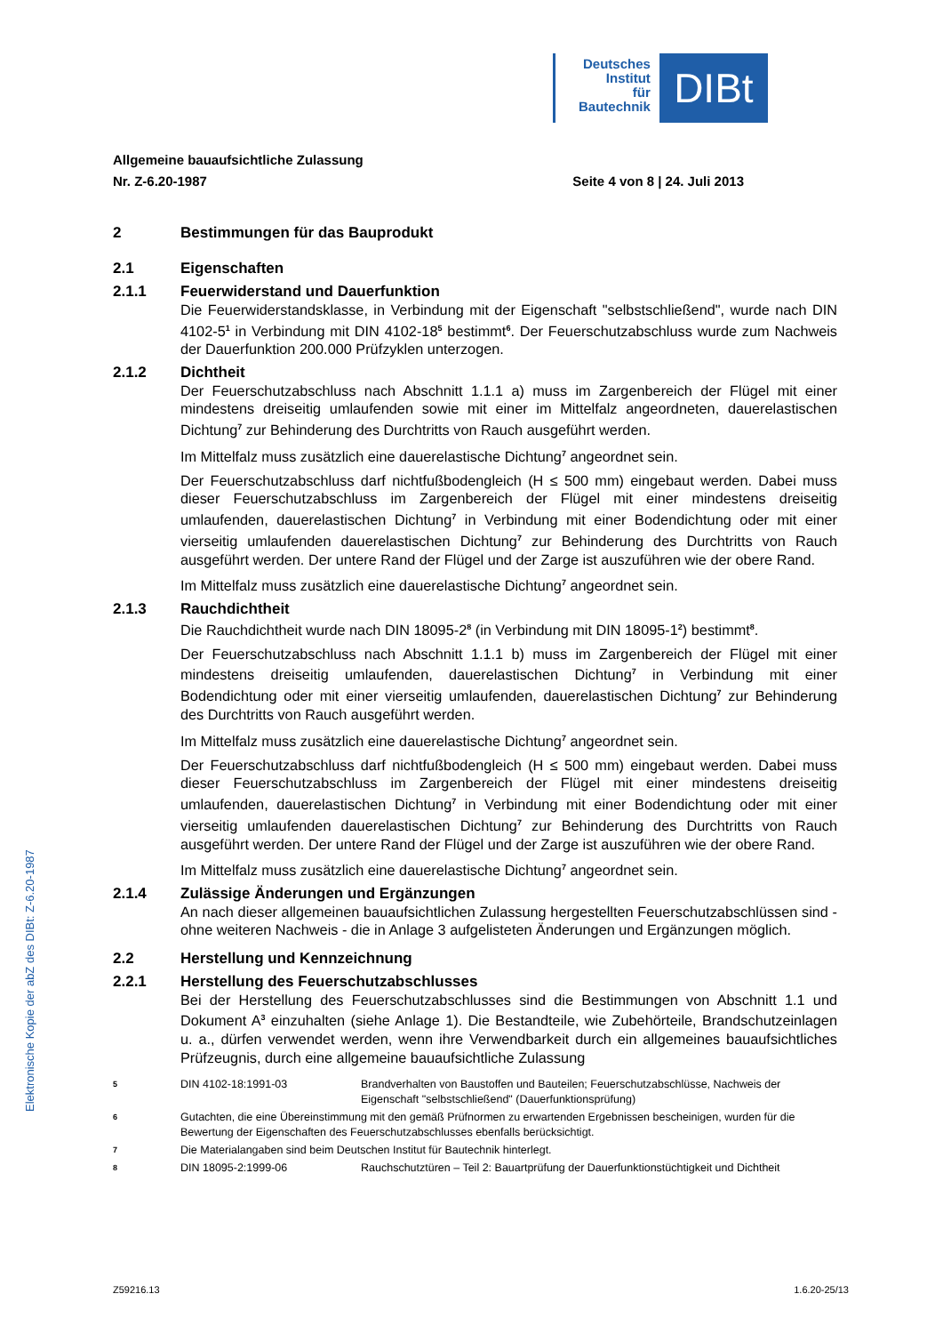Deutsches
Institut
für
Bautechnik
DIBt
Elektronische Kopie der abZ des DIBt: Z-6.20-1987
Allgemeine bauaufsichtliche Zulassung
Nr. Z-6.20-1987 Seite 4 von 8 | 24. Juli 2013
2 Bestimmungen für das Bauprodukt
2.1 Eigenschaften
2.1.1 Feuerwiderstand und Dauerfunktion
Die Feuerwiderstandsklasse, in Verbindung mit der Eigenschaft "selbstschließend", wurde nach DIN 4102-5<sup>1</sup> in Verbindung mit DIN 4102-18<sup>5</sup> bestimmt<sup>6</sup>. Der Feuerschutzabschluss wurde zum Nachweis der Dauerfunktion 200.000 Prüfzyklen unterzogen.
2.1.2 Dichtheit
Der Feuerschutzabschluss nach Abschnitt 1.1.1 a) muss im Zargenbereich der Flügel mit einer mindestens dreiseitig umlaufenden sowie mit einer im Mittelfalz angeordneten, dauerelastischen Dichtung<sup>7</sup> zur Behinderung des Durchtritts von Rauch ausgeführt werden.
Im Mittelfalz muss zusätzlich eine dauerelastische Dichtung<sup>7</sup> angeordnet sein.
Der Feuerschutzabschluss darf nichtfußbodengleich (H ≤ 500 mm) eingebaut werden. Dabei muss dieser Feuerschutzabschluss im Zargenbereich der Flügel mit einer mindestens dreiseitig umlaufenden, dauerelastischen Dichtung<sup>7</sup> in Verbindung mit einer Bodendichtung oder mit einer vierseitig umlaufenden dauerelastischen Dichtung<sup>7</sup> zur Behinderung des Durchtritts von Rauch ausgeführt werden. Der untere Rand der Flügel und der Zarge ist auszuführen wie der obere Rand.
Im Mittelfalz muss zusätzlich eine dauerelastische Dichtung<sup>7</sup> angeordnet sein.
2.1.3 Rauchdichtheit
Die Rauchdichtheit wurde nach DIN 18095-2<sup>8</sup> (in Verbindung mit DIN 18095-1<sup>2</sup>) bestimmt<sup>8</sup>.
Der Feuerschutzabschluss nach Abschnitt 1.1.1 b) muss im Zargenbereich der Flügel mit einer mindestens dreiseitig umlaufenden, dauerelastischen Dichtung<sup>7</sup> in Verbindung mit einer Bodendichtung oder mit einer vierseitig umlaufenden, dauerelastischen Dichtung<sup>7</sup> zur Behinderung des Durchtritts von Rauch ausgeführt werden.
Im Mittelfalz muss zusätzlich eine dauerelastische Dichtung<sup>7</sup> angeordnet sein.
Der Feuerschutzabschluss darf nichtfußbodengleich (H ≤ 500 mm) eingebaut werden. Dabei muss dieser Feuerschutzabschluss im Zargenbereich der Flügel mit einer mindestens dreiseitig umlaufenden, dauerelastischen Dichtung<sup>7</sup> in Verbindung mit einer Bodendichtung oder mit einer vierseitig umlaufenden dauerelastischen Dichtung<sup>7</sup> zur Behinderung des Durchtritts von Rauch ausgeführt werden. Der untere Rand der Flügel und der Zarge ist auszuführen wie der obere Rand.
Im Mittelfalz muss zusätzlich eine dauerelastische Dichtung<sup>7</sup> angeordnet sein.
2.1.4 Zulässige Änderungen und Ergänzungen
An nach dieser allgemeinen bauaufsichtlichen Zulassung hergestellten Feuerschutzabschlüssen sind - ohne weiteren Nachweis - die in Anlage 3 aufgelisteten Änderungen und Ergänzungen möglich.
2.2 Herstellung und Kennzeichnung
2.2.1 Herstellung des Feuerschutzabschlusses
Bei der Herstellung des Feuerschutzabschlusses sind die Bestimmungen von Abschnitt 1.1 und Dokument A<sup>3</sup> einzuhalten (siehe Anlage 1). Die Bestandteile, wie Zubehörteile, Brandschutzeinlagen u. a., dürfen verwendet werden, wenn ihre Verwendbarkeit durch ein allgemeines bauaufsichtliches Prüfzeugnis, durch eine allgemeine bauaufsichtliche Zulassung
5 DIN 4102-18:1991-03 Brandverhalten von Baustoffen und Bauteilen; Feuerschutzabschlüsse, Nachweis der Eigenschaft "selbstschließend" (Dauerfunktionsprüfung)
6 Gutachten, die eine Übereinstimmung mit den gemäß Prüfnormen zu erwartenden Ergebnissen bescheinigen, wurden für die Bewertung der Eigenschaften des Feuerschutzabschlusses ebenfalls berücksichtigt.
7 Die Materialangaben sind beim Deutschen Institut für Bautechnik hinterlegt.
8 DIN 18095-2:1999-06 Rauchschutztüren – Teil 2: Bauartprüfung der Dauerfunktionstüchtigkeit und Dichtheit
Z59216.13 1.6.20-25/13